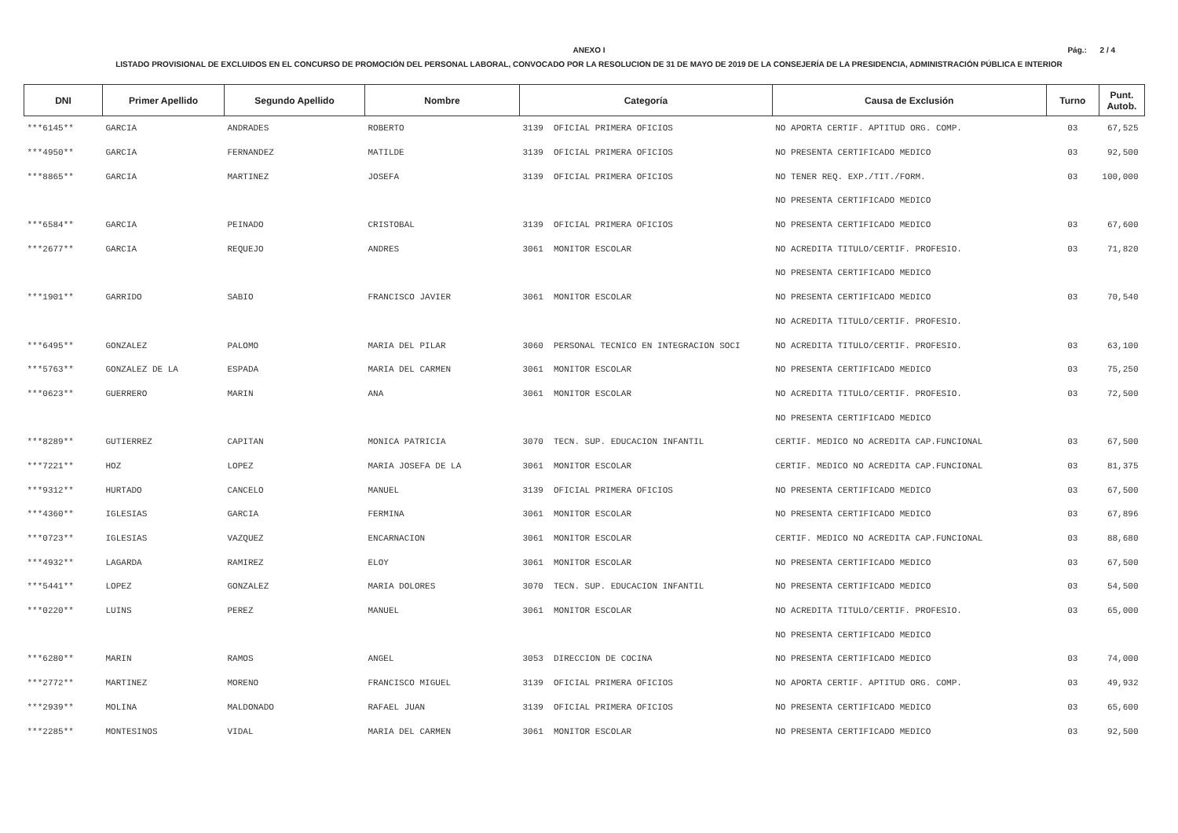ANEXO I
Pág.: 2 / 4
LISTADO PROVISIONAL DE EXCLUIDOS EN EL CONCURSO DE PROMOCIÓN DEL PERSONAL LABORAL, CONVOCADO POR LA RESOLUCION DE 31 DE MAYO DE 2019 DE LA CONSEJERÍA DE LA PRESIDENCIA, ADMINISTRACIÓN PÚBLICA E INTERIOR
| DNI | Primer Apellido | Segundo Apellido | Nombre | Categoría | | Causa de Exclusión | Turno | Punt. Autob. |
| --- | --- | --- | --- | --- | --- | --- | --- | --- |
| ***6145** | GARCIA | ANDRADES | ROBERTO | 3139 | OFICIAL PRIMERA OFICIOS | NO APORTA CERTIF. APTITUD ORG. COMP. | 03 | 67,525 |
| ***4950** | GARCIA | FERNANDEZ | MATILDE | 3139 | OFICIAL PRIMERA OFICIOS | NO PRESENTA CERTIFICADO MEDICO | 03 | 92,500 |
| ***8865** | GARCIA | MARTINEZ | JOSEFA | 3139 | OFICIAL PRIMERA OFICIOS | NO TENER REQ. EXP./TIT./FORM. | 03 | 100,000 |
| | | | | | | NO PRESENTA CERTIFICADO MEDICO | | |
| ***6584** | GARCIA | PEINADO | CRISTOBAL | 3139 | OFICIAL PRIMERA OFICIOS | NO PRESENTA CERTIFICADO MEDICO | 03 | 67,600 |
| ***2677** | GARCIA | REQUEJO | ANDRES | 3061 | MONITOR ESCOLAR | NO ACREDITA TITULO/CERTIF. PROFESIO. | 03 | 71,820 |
| | | | | | | NO PRESENTA CERTIFICADO MEDICO | | |
| ***1901** | GARRIDO | SABIO | FRANCISCO JAVIER | 3061 | MONITOR ESCOLAR | NO PRESENTA CERTIFICADO MEDICO | 03 | 70,540 |
| | | | | | | NO ACREDITA TITULO/CERTIF. PROFESIO. | | |
| ***6495** | GONZALEZ | PALOMO | MARIA DEL PILAR | 3060 | PERSONAL TECNICO EN INTEGRACION SOCI | NO ACREDITA TITULO/CERTIF. PROFESIO. | 03 | 63,100 |
| ***5763** | GONZALEZ DE LA | ESPADA | MARIA DEL CARMEN | 3061 | MONITOR ESCOLAR | NO PRESENTA CERTIFICADO MEDICO | 03 | 75,250 |
| ***0623** | GUERRERO | MARIN | ANA | 3061 | MONITOR ESCOLAR | NO ACREDITA TITULO/CERTIF. PROFESIO. | 03 | 72,500 |
| | | | | | | NO PRESENTA CERTIFICADO MEDICO | | |
| ***8289** | GUTIERREZ | CAPITAN | MONICA PATRICIA | 3070 | TECN. SUP. EDUCACION INFANTIL | CERTIF. MEDICO NO ACREDITA CAP.FUNCIONAL | 03 | 67,500 |
| ***7221** | HOZ | LOPEZ | MARIA JOSEFA DE LA | 3061 | MONITOR ESCOLAR | CERTIF. MEDICO NO ACREDITA CAP.FUNCIONAL | 03 | 81,375 |
| ***9312** | HURTADO | CANCELO | MANUEL | 3139 | OFICIAL PRIMERA OFICIOS | NO PRESENTA CERTIFICADO MEDICO | 03 | 67,500 |
| ***4360** | IGLESIAS | GARCIA | FERMINA | 3061 | MONITOR ESCOLAR | NO PRESENTA CERTIFICADO MEDICO | 03 | 67,896 |
| ***0723** | IGLESIAS | VAZQUEZ | ENCARNACION | 3061 | MONITOR ESCOLAR | CERTIF. MEDICO NO ACREDITA CAP.FUNCIONAL | 03 | 88,680 |
| ***4932** | LAGARDA | RAMIREZ | ELOY | 3061 | MONITOR ESCOLAR | NO PRESENTA CERTIFICADO MEDICO | 03 | 67,500 |
| ***5441** | LOPEZ | GONZALEZ | MARIA DOLORES | 3070 | TECN. SUP. EDUCACION INFANTIL | NO PRESENTA CERTIFICADO MEDICO | 03 | 54,500 |
| ***0220** | LUINS | PEREZ | MANUEL | 3061 | MONITOR ESCOLAR | NO ACREDITA TITULO/CERTIF. PROFESIO. | 03 | 65,000 |
| | | | | | | NO PRESENTA CERTIFICADO MEDICO | | |
| ***6280** | MARIN | RAMOS | ANGEL | 3053 | DIRECCION DE COCINA | NO PRESENTA CERTIFICADO MEDICO | 03 | 74,000 |
| ***2772** | MARTINEZ | MORENO | FRANCISCO MIGUEL | 3139 | OFICIAL PRIMERA OFICIOS | NO APORTA CERTIF. APTITUD ORG. COMP. | 03 | 49,932 |
| ***2939** | MOLINA | MALDONADO | RAFAEL JUAN | 3139 | OFICIAL PRIMERA OFICIOS | NO PRESENTA CERTIFICADO MEDICO | 03 | 65,600 |
| ***2285** | MONTESINOS | VIDAL | MARIA DEL CARMEN | 3061 | MONITOR ESCOLAR | NO PRESENTA CERTIFICADO MEDICO | 03 | 92,500 |